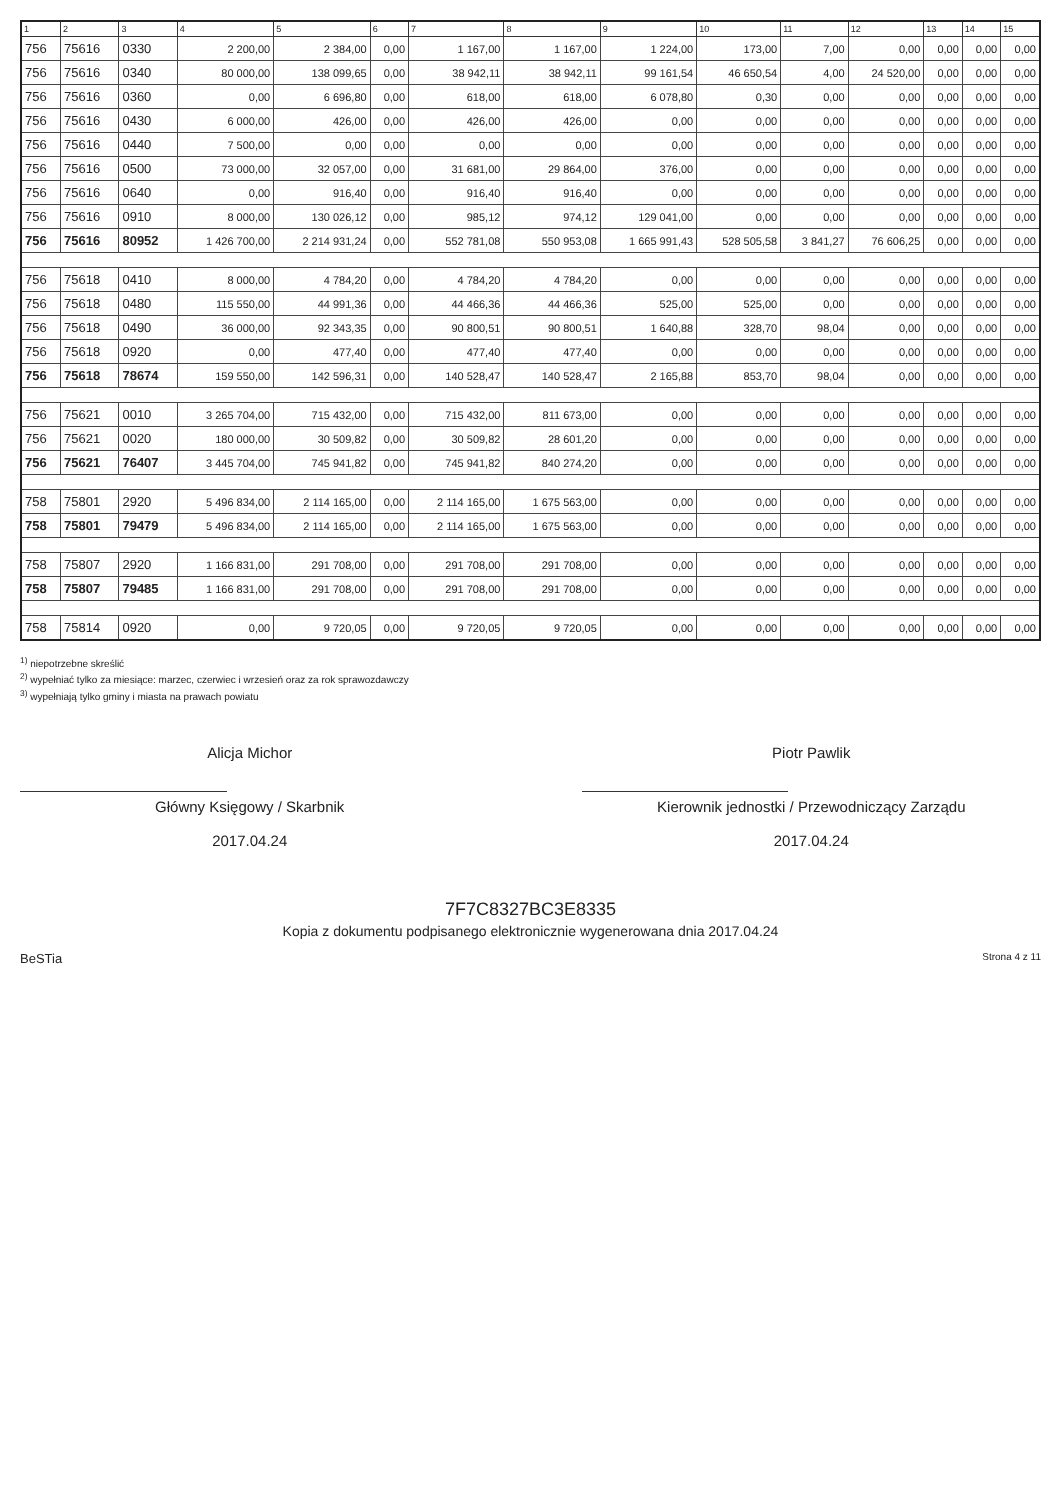| 1 | 2 | 3 | 4 | 5 | 6 | 7 | 8 | 9 | 10 | 11 | 12 | 13 | 14 | 15 |
| --- | --- | --- | --- | --- | --- | --- | --- | --- | --- | --- | --- | --- | --- | --- |
| 756 | 75616 | 0330 | 2 200,00 | 2 384,00 | 0,00 | 1 167,00 | 1 167,00 | 1 224,00 | 173,00 | 7,00 | 0,00 | 0,00 | 0,00 | 0,00 |
| 756 | 75616 | 0340 | 80 000,00 | 138 099,65 | 0,00 | 38 942,11 | 38 942,11 | 99 161,54 | 46 650,54 | 4,00 | 24 520,00 | 0,00 | 0,00 | 0,00 |
| 756 | 75616 | 0360 | 0,00 | 6 696,80 | 0,00 | 618,00 | 618,00 | 6 078,80 | 0,30 | 0,00 | 0,00 | 0,00 | 0,00 | 0,00 |
| 756 | 75616 | 0430 | 6 000,00 | 426,00 | 0,00 | 426,00 | 426,00 | 0,00 | 0,00 | 0,00 | 0,00 | 0,00 | 0,00 | 0,00 |
| 756 | 75616 | 0440 | 7 500,00 | 0,00 | 0,00 | 0,00 | 0,00 | 0,00 | 0,00 | 0,00 | 0,00 | 0,00 | 0,00 | 0,00 |
| 756 | 75616 | 0500 | 73 000,00 | 32 057,00 | 0,00 | 31 681,00 | 29 864,00 | 376,00 | 0,00 | 0,00 | 0,00 | 0,00 | 0,00 | 0,00 |
| 756 | 75616 | 0640 | 0,00 | 916,40 | 0,00 | 916,40 | 916,40 | 0,00 | 0,00 | 0,00 | 0,00 | 0,00 | 0,00 | 0,00 |
| 756 | 75616 | 0910 | 8 000,00 | 130 026,12 | 0,00 | 985,12 | 974,12 | 129 041,00 | 0,00 | 0,00 | 0,00 | 0,00 | 0,00 | 0,00 |
| 756 | 75616 | 80952 | 1 426 700,00 | 2 214 931,24 | 0,00 | 552 781,08 | 550 953,08 | 1 665 991,43 | 528 505,58 | 3 841,27 | 76 606,25 | 0,00 | 0,00 | 0,00 |
| 756 | 75618 | 0410 | 8 000,00 | 4 784,20 | 0,00 | 4 784,20 | 4 784,20 | 0,00 | 0,00 | 0,00 | 0,00 | 0,00 | 0,00 | 0,00 |
| 756 | 75618 | 0480 | 115 550,00 | 44 991,36 | 0,00 | 44 466,36 | 44 466,36 | 525,00 | 525,00 | 0,00 | 0,00 | 0,00 | 0,00 | 0,00 |
| 756 | 75618 | 0490 | 36 000,00 | 92 343,35 | 0,00 | 90 800,51 | 90 800,51 | 1 640,88 | 328,70 | 98,04 | 0,00 | 0,00 | 0,00 | 0,00 |
| 756 | 75618 | 0920 | 0,00 | 477,40 | 0,00 | 477,40 | 477,40 | 0,00 | 0,00 | 0,00 | 0,00 | 0,00 | 0,00 | 0,00 |
| 756 | 75618 | 78674 | 159 550,00 | 142 596,31 | 0,00 | 140 528,47 | 140 528,47 | 2 165,88 | 853,70 | 98,04 | 0,00 | 0,00 | 0,00 | 0,00 |
| 756 | 75621 | 0010 | 3 265 704,00 | 715 432,00 | 0,00 | 715 432,00 | 811 673,00 | 0,00 | 0,00 | 0,00 | 0,00 | 0,00 | 0,00 | 0,00 |
| 756 | 75621 | 0020 | 180 000,00 | 30 509,82 | 0,00 | 30 509,82 | 28 601,20 | 0,00 | 0,00 | 0,00 | 0,00 | 0,00 | 0,00 | 0,00 |
| 756 | 75621 | 76407 | 3 445 704,00 | 745 941,82 | 0,00 | 745 941,82 | 840 274,20 | 0,00 | 0,00 | 0,00 | 0,00 | 0,00 | 0,00 | 0,00 |
| 758 | 75801 | 2920 | 5 496 834,00 | 2 114 165,00 | 0,00 | 2 114 165,00 | 1 675 563,00 | 0,00 | 0,00 | 0,00 | 0,00 | 0,00 | 0,00 | 0,00 |
| 758 | 75801 | 79479 | 5 496 834,00 | 2 114 165,00 | 0,00 | 2 114 165,00 | 1 675 563,00 | 0,00 | 0,00 | 0,00 | 0,00 | 0,00 | 0,00 | 0,00 |
| 758 | 75807 | 2920 | 1 166 831,00 | 291 708,00 | 0,00 | 291 708,00 | 291 708,00 | 0,00 | 0,00 | 0,00 | 0,00 | 0,00 | 0,00 | 0,00 |
| 758 | 75807 | 79485 | 1 166 831,00 | 291 708,00 | 0,00 | 291 708,00 | 291 708,00 | 0,00 | 0,00 | 0,00 | 0,00 | 0,00 | 0,00 | 0,00 |
| 758 | 75814 | 0920 | 0,00 | 9 720,05 | 0,00 | 9 720,05 | 9 720,05 | 0,00 | 0,00 | 0,00 | 0,00 | 0,00 | 0,00 | 0,00 |
<sup>1)</sup> niepotrzebne skreślić
<sup>2)</sup> wypełniać tylko za miesiące: marzec, czerwiec i wrzesień oraz za rok sprawozdawczy
<sup>3)</sup> wypełniają tylko gminy i miasta na prawach powiatu
Alicja Michor
Główny Księgowy / Skarbnik
2017.04.24
Piotr Pawlik
Kierownik jednostki / Przewodniczący Zarządu
2017.04.24
7F7C8327BC3E8335
Kopia z dokumentu podpisanego elektronicznie wygenerowana dnia 2017.04.24
BeSTia Strona 4 z 11